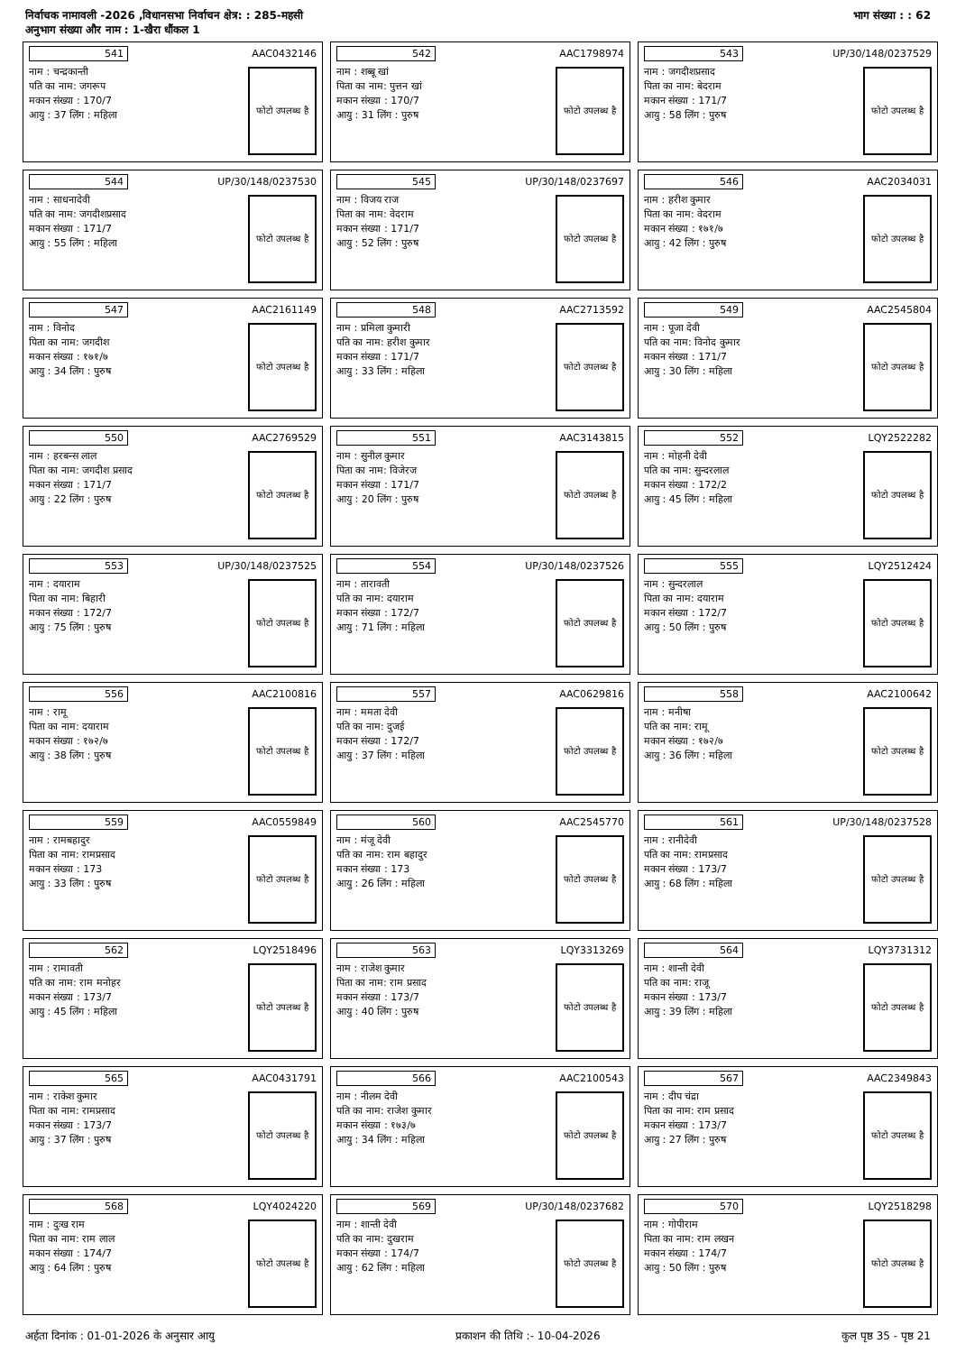निर्वाचक नामावली -2026 ,विधानसभा निर्वाचन क्षेत्र: : 285-महसी भाग संख्या : : 62
अनुभाग संख्या और नाम : 1-खैरा धौंकल 1
541 AAC0432146
नाम : चन्द्रकान्ती
पति का नाम: जगरूप
मकान संख्या : 170/7
आयु : 37 लिंग : महिला
फोटो उपलब्ध है
542 AAC1798974
नाम : शब्बू खां
पिता का नाम: पुत्तन खां
मकान संख्या : 170/7
आयु : 31 लिंग : पुरुष
फोटो उपलब्ध है
543 UP/30/148/0237529
नाम : जगदीशप्रसाद
पिता का नाम: बेदराम
मकान संख्या : 171/7
आयु : 58 लिंग : पुरुष
फोटो उपलब्ध है
544 UP/30/148/0237530
नाम : साधनादेवी
पति का नाम: जगदीशप्रसाद
मकान संख्या : 171/7
आयु : 55 लिंग : महिला
फोटो उपलब्ध है
545 UP/30/148/0237697
नाम : विजय राज
पिता का नाम: वेदराम
मकान संख्या : 171/7
आयु : 52 लिंग : पुरुष
फोटो उपलब्ध है
546 AAC2034031
नाम : हरीश कुमार
पिता का नाम: वेदराम
मकान संख्या : १७१/७
आयु : 42 लिंग : पुरुष
फोटो उपलब्ध है
547 AAC2161149
नाम : विनोद
पिता का नाम: जगदीश
मकान संख्या : १७१/७
आयु : 34 लिंग : पुरुष
फोटो उपलब्ध है
548 AAC2713592
नाम : प्रमिला कुमारी
पति का नाम: हरीश कुमार
मकान संख्या : 171/7
आयु : 33 लिंग : महिला
फोटो उपलब्ध है
549 AAC2545804
नाम : पूजा देवी
पति का नाम: विनोद कुमार
मकान संख्या : 171/7
आयु : 30 लिंग : महिला
फोटो उपलब्ध है
550 AAC2769529
नाम : हरबन्स लाल
पिता का नाम: जगदीश प्रसाद
मकान संख्या : 171/7
आयु : 22 लिंग : पुरुष
फोटो उपलब्ध है
551 AAC3143815
नाम : सुनील कुमार
पिता का नाम: विजेरज
मकान संख्या : 171/7
आयु : 20 लिंग : पुरुष
फोटो उपलब्ध है
552 LQY2522282
नाम : मोहनी देवी
पति का नाम: सुन्दरलाल
मकान संख्या : 172/2
आयु : 45 लिंग : महिला
फोटो उपलब्ध है
553 UP/30/148/0237525
नाम : दयाराम
पिता का नाम: बिहारी
मकान संख्या : 172/7
आयु : 75 लिंग : पुरुष
फोटो उपलब्ध है
554 UP/30/148/0237526
नाम : तारावती
पति का नाम: दयाराम
मकान संख्या : 172/7
आयु : 71 लिंग : महिला
फोटो उपलब्ध है
555 LQY2512424
नाम : सुन्दरलाल
पिता का नाम: दयाराम
मकान संख्या : 172/7
आयु : 50 लिंग : पुरुष
फोटो उपलब्ध है
556 AAC2100816
नाम : रामू
पिता का नाम: दयाराम
मकान संख्या : १७२/७
आयु : 38 लिंग : पुरुष
फोटो उपलब्ध है
557 AAC0629816
नाम : ममता देवी
पति का नाम: दुजई
मकान संख्या : 172/7
आयु : 37 लिंग : महिला
फोटो उपलब्ध है
558 AAC2100642
नाम : मनीषा
पति का नाम: रामू
मकान संख्या : १७२/७
आयु : 36 लिंग : महिला
फोटो उपलब्ध है
559 AAC0559849
नाम : रामबहादुर
पिता का नाम: रामप्रसाद
मकान संख्या : 173
आयु : 33 लिंग : पुरुष
फोटो उपलब्ध है
560 AAC2545770
नाम : मंजू देवी
पति का नाम: राम बहादुर
मकान संख्या : 173
आयु : 26 लिंग : महिला
फोटो उपलब्ध है
561 UP/30/148/0237528
नाम : रानीदेवी
पति का नाम: रामप्रसाद
मकान संख्या : 173/7
आयु : 68 लिंग : महिला
फोटो उपलब्ध है
562 LQY2518496
नाम : रामावती
पति का नाम: राम मनोहर
मकान संख्या : 173/7
आयु : 45 लिंग : महिला
फोटो उपलब्ध है
563 LQY3313269
नाम : राजेश कुमार
पिता का नाम: राम प्रसाद
मकान संख्या : 173/7
आयु : 40 लिंग : पुरुष
फोटो उपलब्ध है
564 LQY3731312
नाम : शान्ती देवी
पति का नाम: राजू
मकान संख्या : 173/7
आयु : 39 लिंग : महिला
फोटो उपलब्ध है
565 AAC0431791
नाम : राकेश कुमार
पिता का नाम: रामप्रसाद
मकान संख्या : 173/7
आयु : 37 लिंग : पुरुष
फोटो उपलब्ध है
566 AAC2100543
नाम : नीलम देवी
पति का नाम: राजेश कुमार
मकान संख्या : १७३/७
आयु : 34 लिंग : महिला
फोटो उपलब्ध है
567 AAC2349843
नाम : दीप चंद्रा
पिता का नाम: राम प्रसाद
मकान संख्या : 173/7
आयु : 27 लिंग : पुरुष
फोटो उपलब्ध है
568 LQY4024220
नाम : दुःख राम
पिता का नाम: राम लाल
मकान संख्या : 174/7
आयु : 64 लिंग : पुरुष
फोटो उपलब्ध है
569 UP/30/148/0237682
नाम : शान्ती देवी
पति का नाम: दुखराम
मकान संख्या : 174/7
आयु : 62 लिंग : महिला
फोटो उपलब्ध है
570 LQY2518298
नाम : गोपीराम
पिता का नाम: राम लखन
मकान संख्या : 174/7
आयु : 50 लिंग : पुरुष
फोटो उपलब्ध है
अर्हता दिनांक : 01-01-2026 के अनुसार आयु प्रकाशन की तिथि :- 10-04-2026 कुल पृष्ठ 35 - पृष्ठ 21